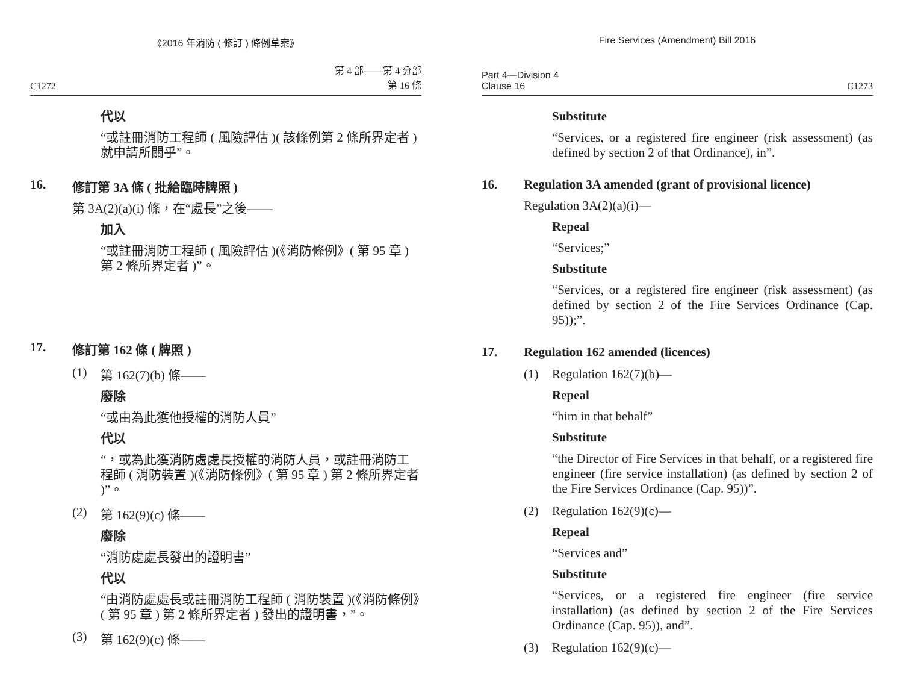《2016 年消防 ( 修訂 ) 條例草案》
C1272 第 4 部——第 4 分部
第 16 條
代以
“或註冊消防工程師 ( 風險評估 )( 該條例第 2 條所界定者 ) 就申請所關乎”。
16. 修訂第 3A 條 ( 批給臨時牌照 )
第 3A(2)(a)(i) 條，在“處長”之後——
加入
“或註冊消防工程師 ( 風險評估 )(《消防條例》( 第 95 章 ) 第 2 條所界定者 )”。
17. 修訂第 162 條 ( 牌照 )
(1) 第 162(7)(b) 條——
廢除
“或由為此獲他授權的消防人員”
代以
“，或為此獲消防處處長授權的消防人員，或註冊消防工程師 ( 消防裝置 )(《消防條例》( 第 95 章 ) 第 2 條所界定者 )”。
(2) 第 162(9)(c) 條——
廢除
“消防處處長發出的證明書”
代以
“由消防處處長或註冊消防工程師 ( 消防裝置 )(《消防條例》( 第 95 章 ) 第 2 條所界定者 ) 發出的證明書，”。
(3) 第 162(9)(c) 條——
Fire Services (Amendment) Bill 2016
Part 4—Division 4
Clause 16 C1273
Substitute
“Services, or a registered fire engineer (risk assessment) (as defined by section 2 of that Ordinance), in”.
16. Regulation 3A amended (grant of provisional licence)
Regulation 3A(2)(a)(i)—
Repeal
“Services;”
Substitute
“Services, or a registered fire engineer (risk assessment) (as defined by section 2 of the Fire Services Ordinance (Cap. 95));”.
17. Regulation 162 amended (licences)
(1) Regulation 162(7)(b)—
Repeal
“him in that behalf”
Substitute
“the Director of Fire Services in that behalf, or a registered fire engineer (fire service installation) (as defined by section 2 of the Fire Services Ordinance (Cap. 95))”.
(2) Regulation 162(9)(c)—
Repeal
“Services and”
Substitute
“Services, or a registered fire engineer (fire service installation) (as defined by section 2 of the Fire Services Ordinance (Cap. 95)), and”.
(3) Regulation 162(9)(c)—